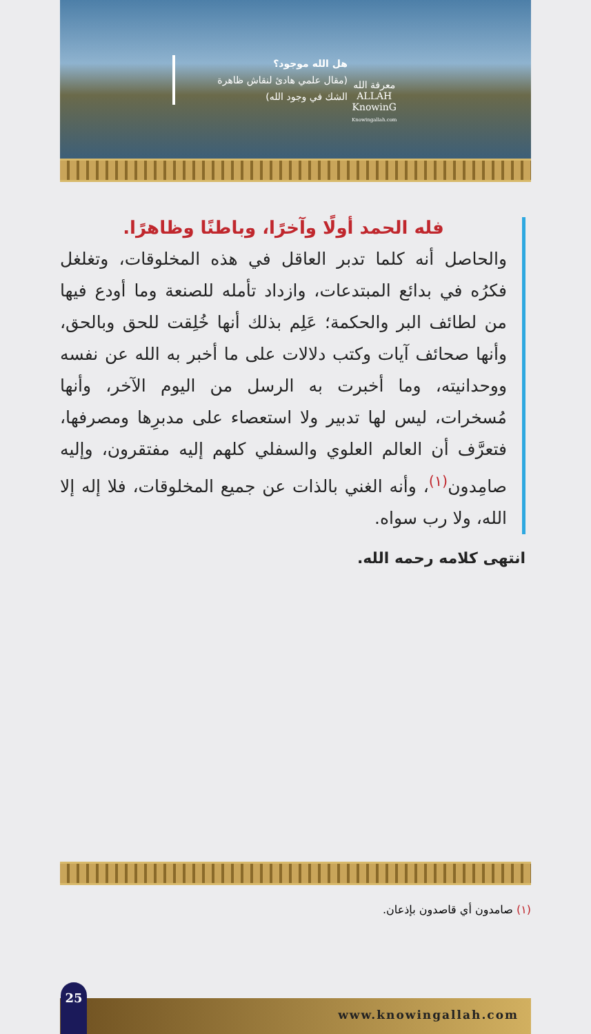هل الله موجود؟
(مقال علمي هادئ لنقاش ظاهرة
الشك في وجود الله)
معرفة الله
ALLAH
KnowinG
Knowingallah.com
فله الحمد أولًا وآخرًا، وباطنًا وظاهرًا.
والحاصل أنه كلما تدبر العاقل في هذه المخلوقات، وتغلغل فكرُه في بدائع المبتدعات، وازداد تأمله للصنعة وما أودع فيها من لطائف البر والحكمة؛ عَلِم بذلك أنها خُلِقت للحق وبالحق، وأنها صحائف آيات وكتب دلالات على ما أخبر به الله عن نفسه ووحدانيته، وما أخبرت به الرسل من اليوم الآخر، وأنها مُسخرات، ليس لها تدبير ولا استعصاء على مدبرِها ومصرفها، فتعرَّف أن العالم العلوي والسفلي كلهم إليه مفتقرون، وإليه صامِدون<sup>(١)</sup>، وأنه الغني بالذات عن جميع المخلوقات، فلا إله إلا الله، ولا رب سواه.
انتهى كلامه رحمه الله.
(١) صامدون أي قاصدون بإذعان.
25
www.knowingallah.com